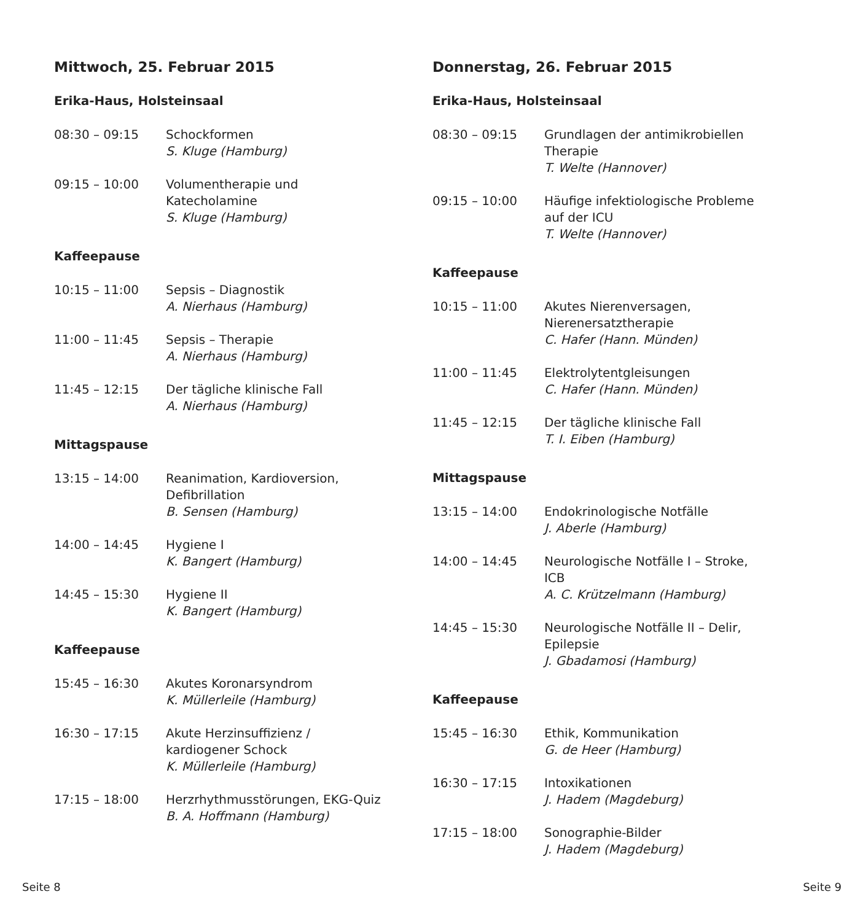Mittwoch, 25. Februar 2015
Erika-Haus, Holsteinsaal
| 08:30 – 09:15 | Schockformen S. Kluge (Hamburg) |
| 09:15 – 10:00 | Volumentherapie und Katecholamine S. Kluge (Hamburg) |
Kaffeepause
| 10:15 – 11:00 | Sepsis – Diagnostik A. Nierhaus (Hamburg) |
| 11:00 – 11:45 | Sepsis – Therapie A. Nierhaus (Hamburg) |
| 11:45 – 12:15 | Der tägliche klinische Fall A. Nierhaus (Hamburg) |
Mittagspause
| 13:15 – 14:00 | Reanimation, Kardioversion, Defibrillation B. Sensen (Hamburg) |
| 14:00 – 14:45 | Hygiene I K. Bangert (Hamburg) |
| 14:45 – 15:30 | Hygiene II K. Bangert (Hamburg) |
Kaffeepause
| 15:45 – 16:30 | Akutes Koronarsyndrom K. Müllerleile (Hamburg) |
| 16:30 – 17:15 | Akute Herzinsuffizienz / kardiogener Schock K. Müllerleile (Hamburg) |
| 17:15 – 18:00 | Herzrhythmusstörungen, EKG-Quiz B. A. Hoffmann (Hamburg) |
Donnerstag, 26. Februar 2015
Erika-Haus, Holsteinsaal
| 08:30 – 09:15 | Grundlagen der antimikrobiellen Therapie T. Welte (Hannover) |
| 09:15 – 10:00 | Häufige infektiologische Probleme auf der ICU T. Welte (Hannover) |
Kaffeepause
| 10:15 – 11:00 | Akutes Nierenversagen, Nierenersatztherapie C. Hafer (Hann. Münden) |
| 11:00 – 11:45 | Elektrolytentgleisungen C. Hafer (Hann. Münden) |
| 11:45 – 12:15 | Der tägliche klinische Fall T. I. Eiben (Hamburg) |
Mittagspause
| 13:15 – 14:00 | Endokrinologische Notfälle J. Aberle (Hamburg) |
| 14:00 – 14:45 | Neurologische Notfälle I – Stroke, ICB A. C. Krützelmann (Hamburg) |
| 14:45 – 15:30 | Neurologische Notfälle II – Delir, Epilepsie J. Gbadamosi (Hamburg) |
Kaffeepause
| 15:45 – 16:30 | Ethik, Kommunikation G. de Heer (Hamburg) |
| 16:30 – 17:15 | Intoxikationen J. Hadem (Magdeburg) |
| 17:15 – 18:00 | Sonographie-Bilder J. Hadem (Magdeburg) |
Seite 8 Seite 9